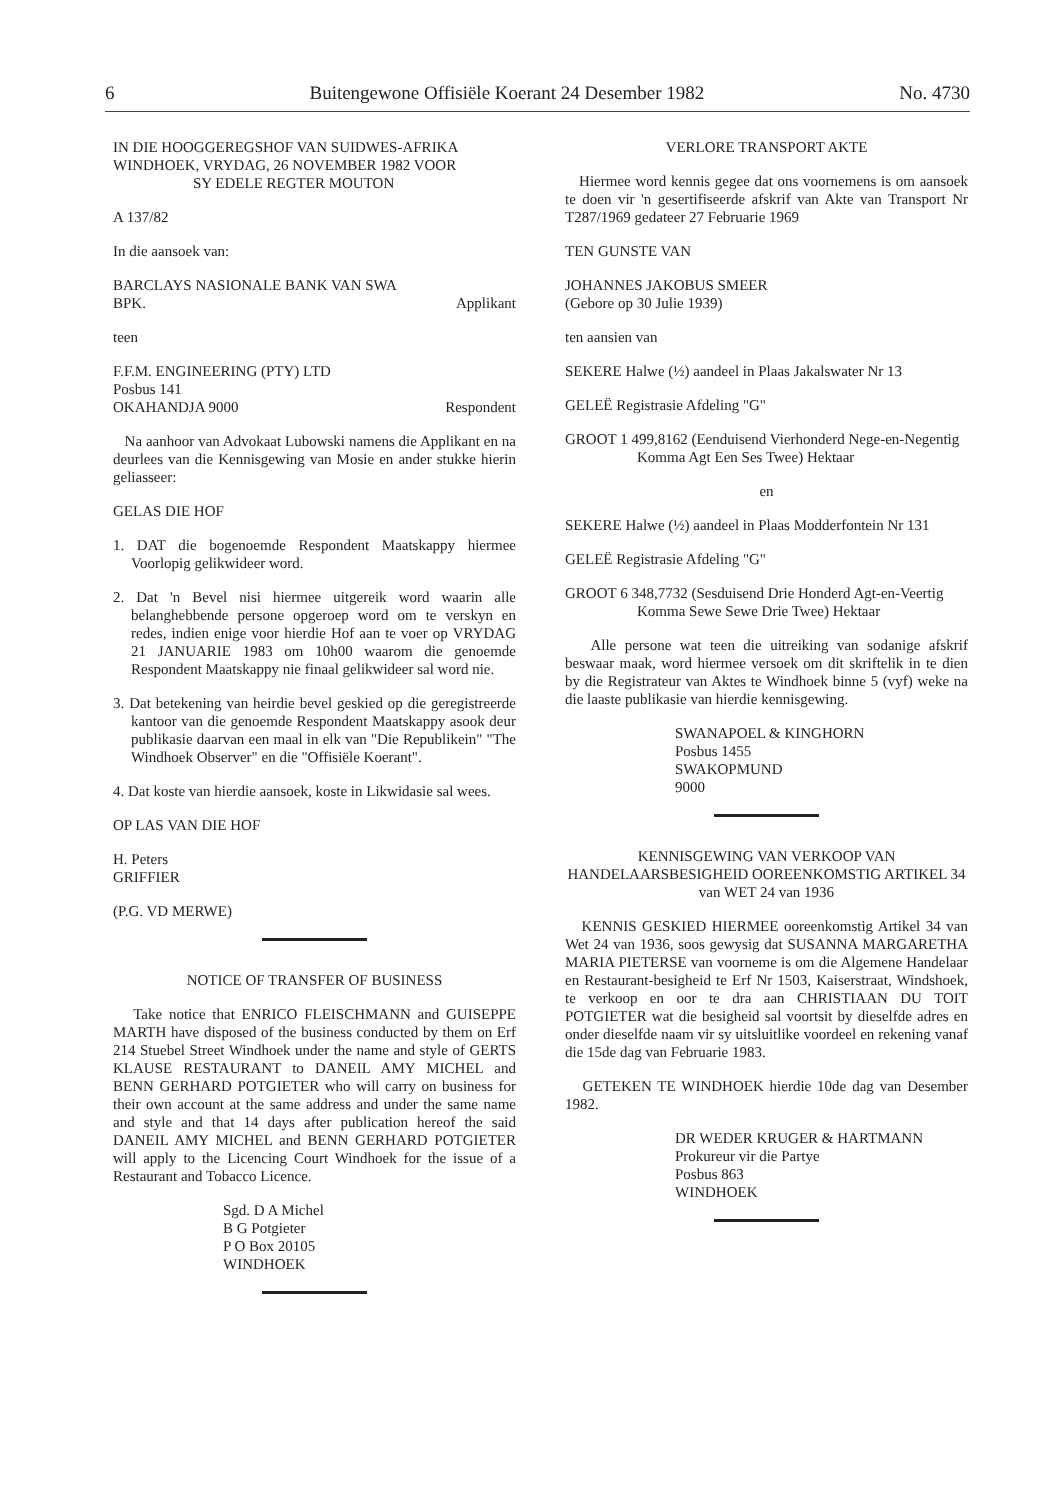6 Buitengewone Offisiële Koerant 24 Desember 1982 No. 4730
IN DIE HOOGGEREGSHOF VAN SUIDWES-AFRIKA WINDHOEK, VRYDAG, 26 NOVEMBER 1982 VOOR
SY EDELE REGTER MOUTON
A 137/82
In die aansoek van:
BARCLAYS NASIONALE BANK VAN SWA
BPK. Applikant
teen
F.F.M. ENGINEERING (PTY) LTD
Posbus 141
OKAHANDJA 9000 Respondent
Na aanhoor van Advokaat Lubowski namens die Applikant en na deurlees van die Kennisgewing van Mosie en ander stukke hierin geliasseer:
GELAS DIE HOF
1. DAT die bogenoemde Respondent Maatskappy hiermee Voorlopig gelikwideer word.
2. Dat 'n Bevel nisi hiermee uitgereik word waarin alle belanghebbende persone opgeroep word om te verskyn en redes, indien enige voor hierdie Hof aan te voer op VRYDAG 21 JANUARIE 1983 om 10h00 waarom die genoemde Respondent Maatskappy nie finaal gelikwideer sal word nie.
3. Dat betekening van heirdie bevel geskied op die geregistreerde kantoor van die genoemde Respondent Maatskappy asook deur publikasie daarvan een maal in elk van "Die Republikein" "The Windhoek Observer" en die "Offisiële Koerant".
4. Dat koste van hierdie aansoek, koste in Likwidasie sal wees.
OP LAS VAN DIE HOF
H. Peters
GRIFFIER
(P.G. VD MERWE)
NOTICE OF TRANSFER OF BUSINESS
Take notice that ENRICO FLEISCHMANN and GUISEPPE MARTH have disposed of the business conducted by them on Erf 214 Stuebel Street Windhoek under the name and style of GERTS KLAUSE RESTAURANT to DANEIL AMY MICHEL and BENN GERHARD POTGIETER who will carry on business for their own account at the same address and under the same name and style and that 14 days after publication hereof the said DANEIL AMY MICHEL and BENN GERHARD POTGIETER will apply to the Licencing Court Windhoek for the issue of a Restaurant and Tobacco Licence.
Sgd. D A Michel
B G Potgieter
P O Box 20105
WINDHOEK
VERLORE TRANSPORT AKTE
Hiermee word kennis gegee dat ons voornemens is om aansoek te doen vir 'n gesertifiseerde afskrif van Akte van Transport Nr T287/1969 gedateer 27 Februarie 1969
TEN GUNSTE VAN
JOHANNES JAKOBUS SMEER
(Gebore op 30 Julie 1939)
ten aansien van
SEKERE Halwe (½) aandeel in Plaas Jakalswater Nr 13
GELEË Registrasie Afdeling "G"
GROOT 1 499,8162 (Eenduisend Vierhonderd Nege-en-Negentig Komma Agt Een Ses Twee) Hektaar
en
SEKERE Halwe (½) aandeel in Plaas Modderfontein Nr 131
GELEË Registrasie Afdeling "G"
GROOT 6 348,7732 (Sesduisend Drie Honderd Agt-en-Veertig Komma Sewe Sewe Drie Twee) Hektaar
Alle persone wat teen die uitreiking van sodanige afskrif beswaar maak, word hiermee versoek om dit skriftelik in te dien by die Registrateur van Aktes te Windhoek binne 5 (vyf) weke na die laaste publikasie van hierdie kennisgewing.
SWANAPOEL & KINGHORN
Posbus 1455
SWAKOPMUND
9000
KENNISGEWING VAN VERKOOP VAN HANDELAARSBESIGHEID OOREENKOMSTIG ARTIKEL 34 van WET 24 van 1936
KENNIS GESKIED HIERMEE ooreenkomstig Artikel 34 van Wet 24 van 1936, soos gewysig dat SUSANNA MARGARETHA MARIA PIETERSE van voorneme is om die Algemene Handelaar en Restaurant-besigheid te Erf Nr 1503, Kaiserstraat, Windshoek, te verkoop en oor te dra aan CHRISTIAAN DU TOIT POTGIETER wat die besigheid sal voortsit by dieselfde adres en onder dieselfde naam vir sy uitsluitlike voordeel en rekening vanaf die 15de dag van Februarie 1983.
GETEKEN TE WINDHOEK hierdie 10de dag van Desember 1982.
DR WEDER KRUGER & HARTMANN
Prokureur vir die Partye
Posbus 863
WINDHOEK